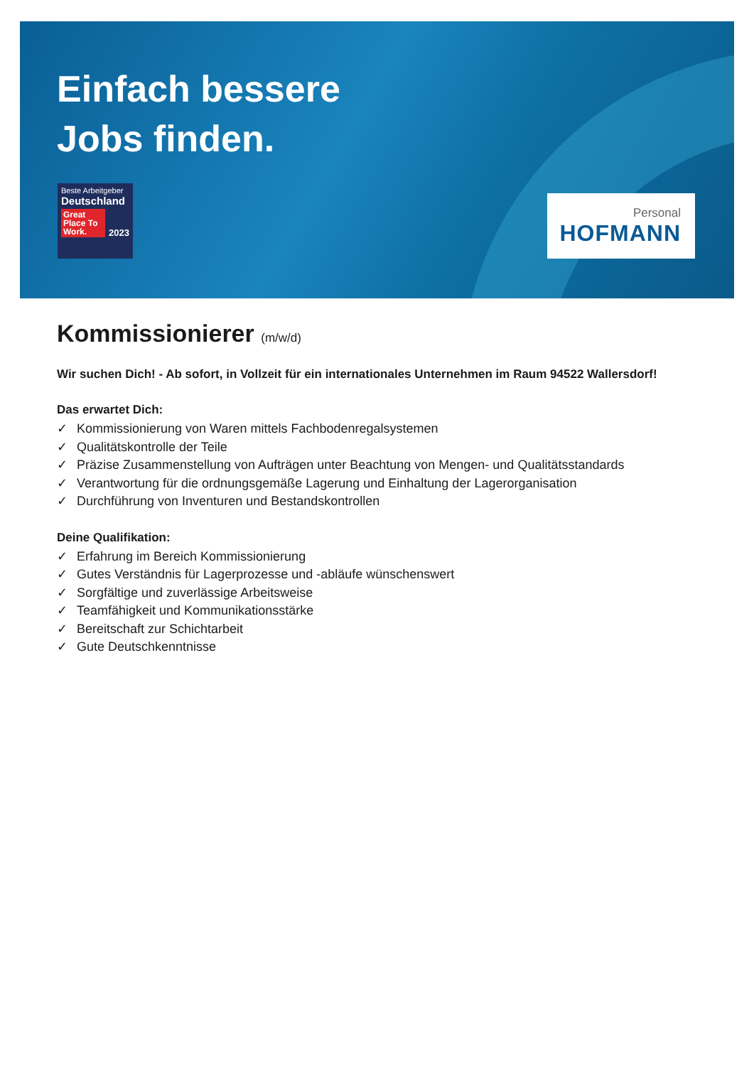Einfach bessere
Jobs finden.
Beste Arbeitgeber
Deutschland
Great Place To Work.
2023
Personal
HOFMANN
Kommissionierer (m/w/d)
Wir suchen Dich! - Ab sofort, in Vollzeit für ein internationales Unternehmen im Raum 94522 Wallersdorf!
Das erwartet Dich:
✓ Kommissionierung von Waren mittels Fachbodenregalsystemen
✓ Qualitätskontrolle der Teile
✓ Präzise Zusammenstellung von Aufträgen unter Beachtung von Mengen- und Qualitätsstandards
✓ Verantwortung für die ordnungsgemäße Lagerung und Einhaltung der Lagerorganisation
✓ Durchführung von Inventuren und Bestandskontrollen
Deine Qualifikation:
✓ Erfahrung im Bereich Kommissionierung
✓ Gutes Verständnis für Lagerprozesse und -abläufe wünschenswert
✓ Sorgfältige und zuverlässige Arbeitsweise
✓ Teamfähigkeit und Kommunikationsstärke
✓ Bereitschaft zur Schichtarbeit
✓ Gute Deutschkenntnisse